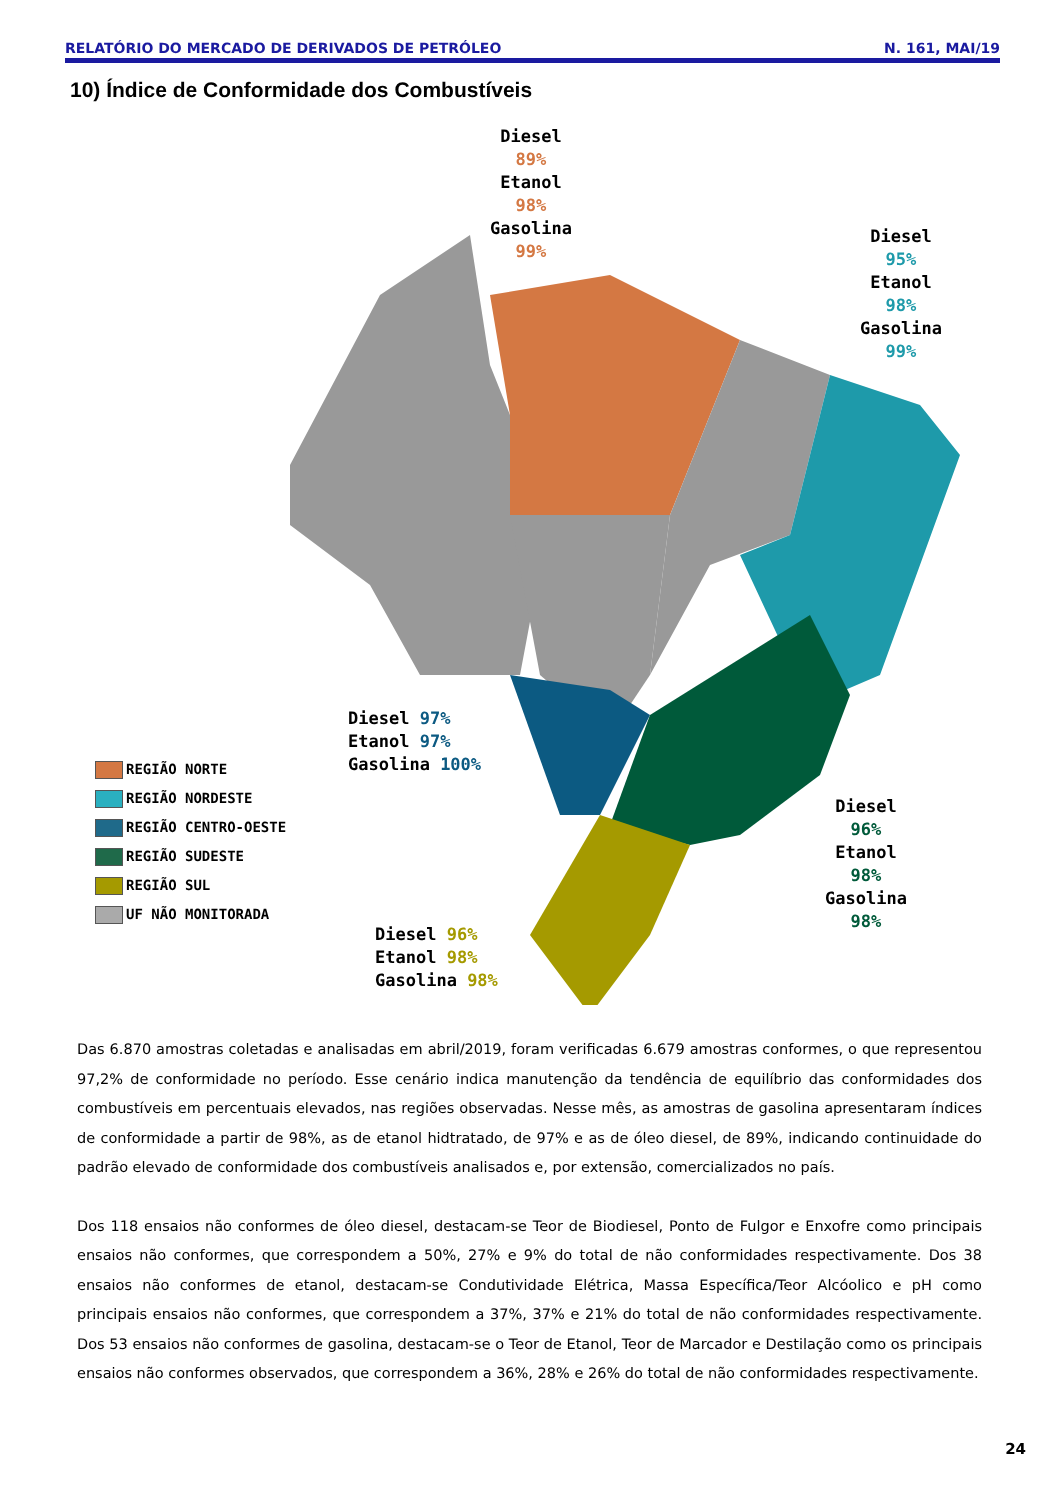RELATÓRIO DO MERCADO DE DERIVADOS DE PETRÓLEO N. 161, MAI/19
10) Índice de Conformidade dos Combustíveis
Diesel
89%
Etanol
98%
Gasolina
99%
Diesel
95%
Etanol
98%
Gasolina
99%
Diesel 97%
Etanol 97%
Gasolina 100%
Diesel
96%
Etanol
98%
Gasolina
98%
Diesel 96%
Etanol 98%
Gasolina 98%
REGIÃO NORTE
REGIÃO NORDESTE
REGIÃO CENTRO-OESTE
REGIÃO SUDESTE
REGIÃO SUL
UF NÃO MONITORADA
Das 6.870 amostras coletadas e analisadas em abril/2019, foram verificadas 6.679 amostras conformes, o que representou 97,2% de conformidade no período. Esse cenário indica manutenção da tendência de equilíbrio das conformidades dos combustíveis em percentuais elevados, nas regiões observadas. Nesse mês, as amostras de gasolina apresentaram índices de conformidade a partir de 98%, as de etanol hidtratado, de 97% e as de óleo diesel, de 89%, indicando continuidade do padrão elevado de conformidade dos combustíveis analisados e, por extensão, comercializados no país.
Dos 118 ensaios não conformes de óleo diesel, destacam-se Teor de Biodiesel, Ponto de Fulgor e Enxofre como principais ensaios não conformes, que correspondem a 50%, 27% e 9% do total de não conformidades respectivamente. Dos 38 ensaios não conformes de etanol, destacam-se Condutividade Elétrica, Massa Específica/Teor Alcóolico e pH como principais ensaios não conformes, que correspondem a 37%, 37% e 21% do total de não conformidades respectivamente. Dos 53 ensaios não conformes de gasolina, destacam-se o Teor de Etanol, Teor de Marcador e Destilação como os principais ensaios não conformes observados, que correspondem a 36%, 28% e 26% do total de não conformidades respectivamente.
24